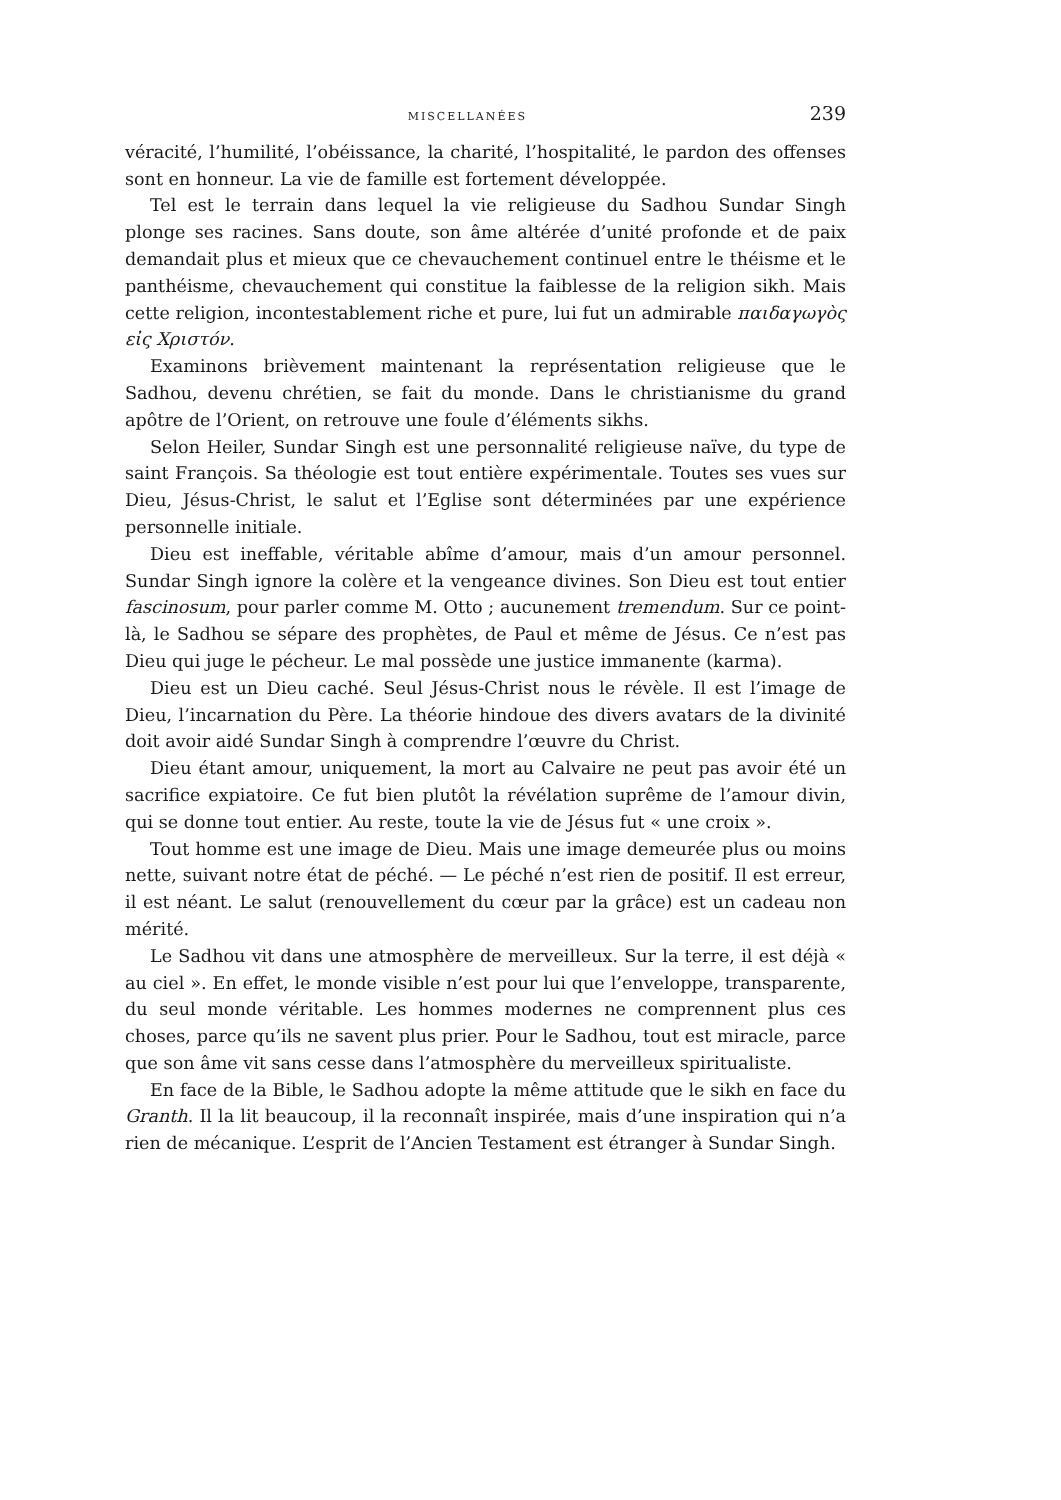MISCELLANÉES 239
véracité, l’humilité, l’obéissance, la charité, l’hospitalité, le pardon des offenses sont en honneur. La vie de famille est fortement développée.
Tel est le terrain dans lequel la vie religieuse du Sadhou Sundar Singh plonge ses racines. Sans doute, son âme altérée d’unité profonde et de paix demandait plus et mieux que ce chevauchement continuel entre le théisme et le panthéisme, chevauchement qui constitue la faiblesse de la religion sikh. Mais cette religion, incontestablement riche et pure, lui fut un admirable παιδαγωγὸς εἰς Χριστόν.
Examinons brièvement maintenant la représentation religieuse que le Sadhou, devenu chrétien, se fait du monde. Dans le christianisme du grand apôtre de l’Orient, on retrouve une foule d’éléments sikhs.
Selon Heiler, Sundar Singh est une personnalité religieuse naïve, du type de saint François. Sa théologie est tout entière expérimentale. Toutes ses vues sur Dieu, Jésus-Christ, le salut et l’Eglise sont déterminées par une expérience personnelle initiale.
Dieu est ineffable, véritable abîme d’amour, mais d’un amour personnel. Sundar Singh ignore la colère et la vengeance divines. Son Dieu est tout entier fascinosum, pour parler comme M. Otto ; aucunement tremendum. Sur ce point-là, le Sadhou se sépare des prophètes, de Paul et même de Jésus. Ce n’est pas Dieu qui juge le pécheur. Le mal possède une justice immanente (karma).
Dieu est un Dieu caché. Seul Jésus-Christ nous le révèle. Il est l’image de Dieu, l’incarnation du Père. La théorie hindoue des divers avatars de la divinité doit avoir aidé Sundar Singh à comprendre l’œuvre du Christ.
Dieu étant amour, uniquement, la mort au Calvaire ne peut pas avoir été un sacrifice expiatoire. Ce fut bien plutôt la révélation suprême de l’amour divin, qui se donne tout entier. Au reste, toute la vie de Jésus fut « une croix ».
Tout homme est une image de Dieu. Mais une image demeurée plus ou moins nette, suivant notre état de péché. — Le péché n’est rien de positif. Il est erreur, il est néant. Le salut (renouvellement du cœur par la grâce) est un cadeau non mérité.
Le Sadhou vit dans une atmosphère de merveilleux. Sur la terre, il est déjà « au ciel ». En effet, le monde visible n’est pour lui que l’enveloppe, transparente, du seul monde véritable. Les hommes modernes ne comprennent plus ces choses, parce qu’ils ne savent plus prier. Pour le Sadhou, tout est miracle, parce que son âme vit sans cesse dans l’atmosphère du merveilleux spiritualiste.
En face de la Bible, le Sadhou adopte la même attitude que le sikh en face du Granth. Il la lit beaucoup, il la reconnaît inspirée, mais d’une inspiration qui n’a rien de mécanique. L’esprit de l’Ancien Testament est étranger à Sundar Singh.